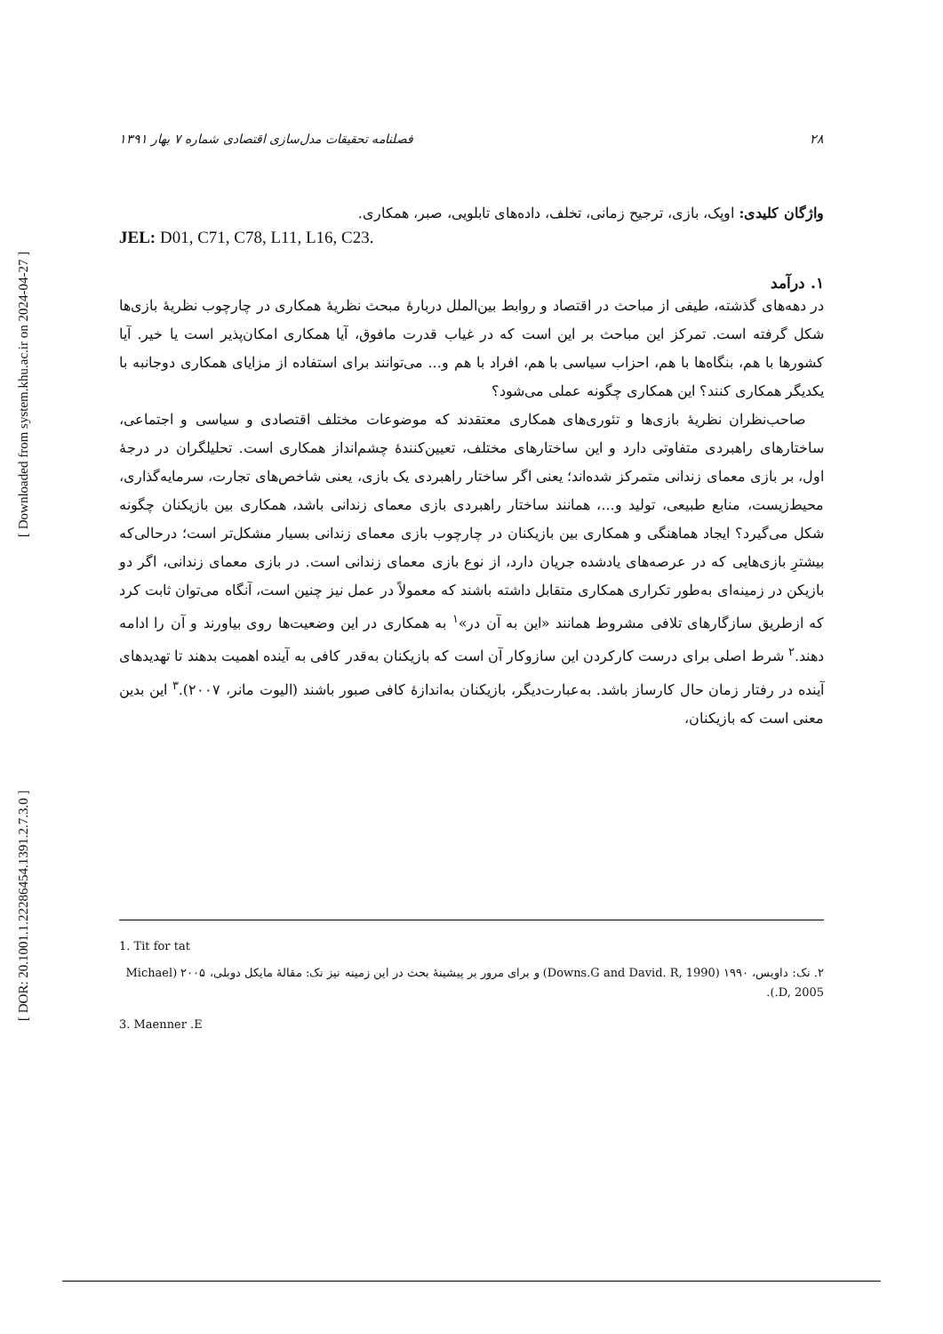[ DOR: 20.1001.1.22286454.1391.2.7.3.0 ] [ Downloaded from system.khu.ac.ir on 2024-04-27 ]
۲۸ فصلنامه تحقیقات مدل‌سازی اقتصادی شماره ۷ بهار ۱۳۹۱
واژگان کلیدی: اوپک، بازی، ترجیح زمانی، تخلف، داده‌های تابلویی، صبر، همکاری.
JEL: D01, C71, C78, L11, L16, C23.
۱. درآمد
در دهه‌های گذشته، طیفی از مباحث در اقتصاد و روابط بین‌الملل دربارهٔ مبحث نظریهٔ همکاری در چارچوب نظریهٔ بازی‌ها شکل گرفته است. تمرکز این مباحث بر این است که در غیاب قدرت مافوق، آیا همکاری امکان‌پذیر است یا خیر. آیا کشورها با هم، بنگاه‌ها با هم، احزاب سیاسی با هم، افراد با هم و... می‌توانند برای استفاده از مزایای همکاری دوجانبه با یکدیگر همکاری کنند؟ این همکاری چگونه عملی می‌شود؟
صاحب‌نظران نظریهٔ بازی‌ها و تئوری‌های همکاری معتقدند که موضوعات مختلف اقتصادی و سیاسی و اجتماعی، ساختارهای راهبردی متفاوتی دارد و این ساختارهای مختلف، تعیین‌کنندهٔ چشم‌انداز همکاری است. تحلیلگران در درجهٔ اول، بر بازی معمای زندانی متمرکز شده‌اند؛ یعنی اگر ساختار راهبردی یک بازی، یعنی شاخص‌های تجارت، سرمایه‌گذاری، محیط‌زیست، منابع طبیعی، تولید و...، همانند ساختار راهبردی بازی معمای زندانی باشد، همکاری بین بازیکنان چگونه شکل می‌گیرد؟ ایجاد هماهنگی و همکاری بین بازیکنان در چارچوب بازی معمای زندانی بسیار مشکل‌تر است؛ درحالی‌که بیشترِ بازی‌هایی که در عرصه‌های یادشده جریان دارد، از نوع بازی معمای زندانی است. در بازی معمای زندانی، اگر دو بازیکن در زمینه‌ای به‌طور تکراری همکاری متقابل داشته باشند که معمولاً در عمل نیز چنین است، آنگاه می‌توان ثابت کرد که ازطریق سازگارهای تلافی مشروط همانند «این به آن در»<sup>۱</sup> به همکاری در این وضعیت‌ها روی بیاورند و آن را ادامه دهند.<sup>۲</sup> شرط اصلی برای درست کارکردن این سازوکار آن است که بازیکنان به‌قدر کافی به آینده اهمیت بدهند تا تهدیدهای آینده در رفتار زمان حال کارساز باشد. به‌عبارت‌دیگر، بازیکنان به‌اندازهٔ کافی صبور باشند (الیوت مانر، ۲۰۰۷).<sup>۳</sup> این بدین معنی است که بازیکنان،
1. Tit for tat
۲. نک: داویس، ۱۹۹۰ (Downs.G and David. R, 1990) و برای مرور بر پیشینهٔ بحث در این زمینه نیز نک: مقالهٔ مایکل دوبلی، ۲۰۰۵ (Michael .D, 2005).
3. Maenner .E